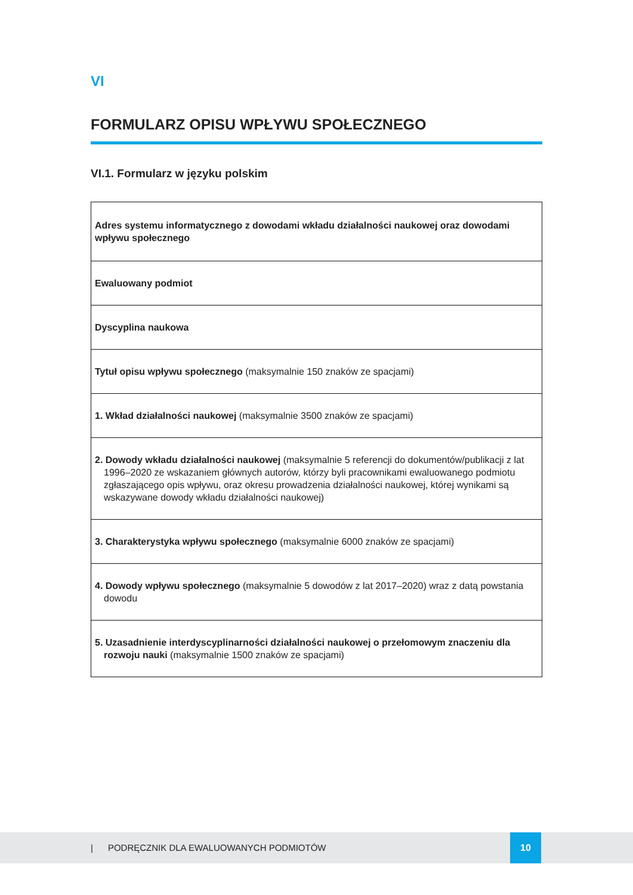VI
FORMULARZ OPISU WPŁYWU SPOŁECZNEGO
VI.1. Formularz w języku polskim
| Adres systemu informatycznego z dowodami wkładu działalności naukowej oraz dowodami wpływu społecznego |
| Ewaluowany podmiot |
| Dyscyplina naukowa |
| Tytuł opisu wpływu społecznego (maksymalnie 150 znaków ze spacjami) |
| 1. Wkład działalności naukowej (maksymalnie 3500 znaków ze spacjami) |
| 2. Dowody wkładu działalności naukowej (maksymalnie 5 referencji do dokumentów/publikacji z lat 1996–2020 ze wskazaniem głównych autorów, którzy byli pracownikami ewaluowanego podmiotu zgłaszającego opis wpływu, oraz okresu prowadzenia działalności naukowej, której wynikami są wskazywane dowody wkładu działalności naukowej) |
| 3. Charakterystyka wpływu społecznego (maksymalnie 6000 znaków ze spacjami) |
| 4. Dowody wpływu społecznego (maksymalnie 5 dowodów z lat 2017–2020) wraz z datą powstania dowodu |
| 5. Uzasadnienie interdyscyplinarności działalności naukowej o przełomowym znaczeniu dla rozwoju nauki (maksymalnie 1500 znaków ze spacjami) |
| PODRĘCZNIK DLA EWALUOWANYCH PODMIOTÓW
10